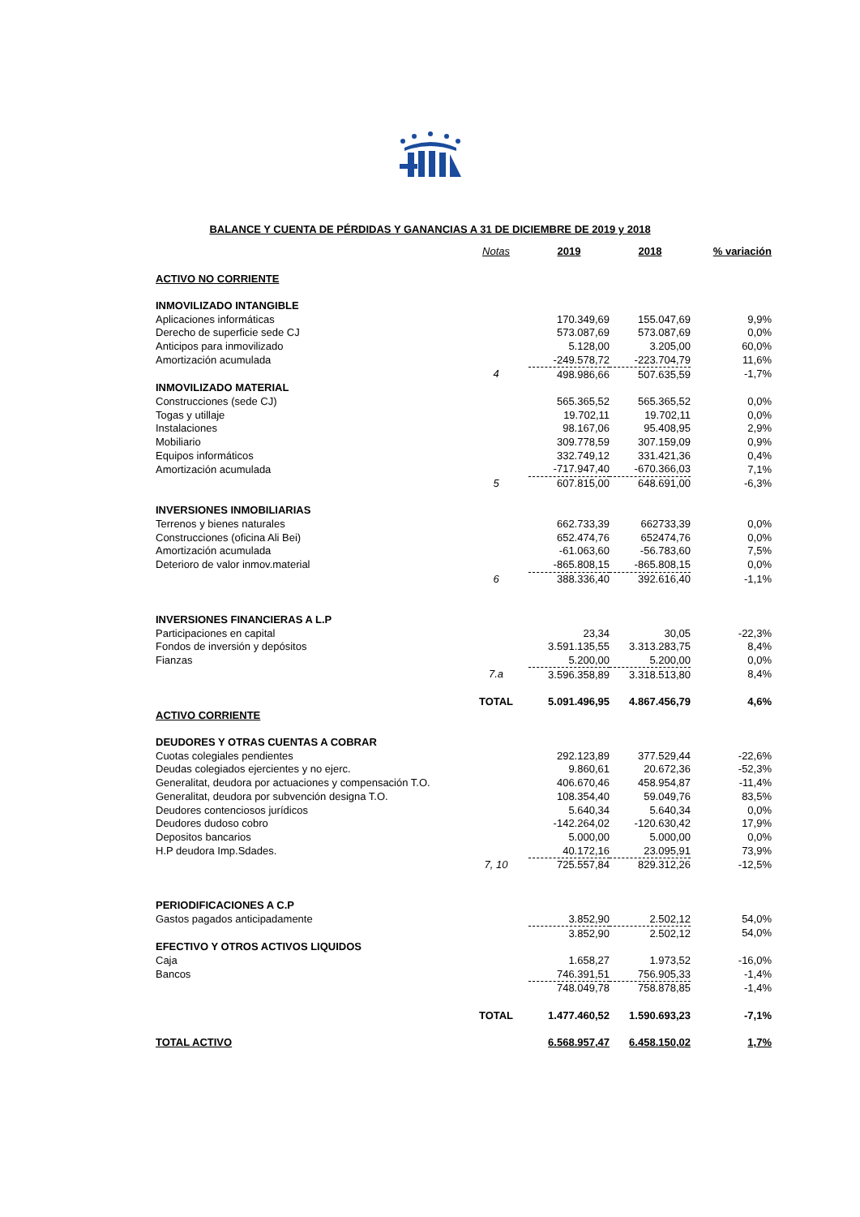BALANCE Y CUENTA DE PÉRDIDAS Y GANANCIAS A 31 DE DICIEMBRE DE 2019 y 2018
| | Notas | 2019 | 2018 | % variación |
| ACTIVO NO CORRIENTE | | | | |
| INMOVILIZADO INTANGIBLE | | | | |
| Aplicaciones informáticas | | 170.349,69 | 155.047,69 | 9,9% |
| Derecho de superficie sede CJ | | 573.087,69 | 573.087,69 | 0,0% |
| Anticipos para inmovilizado | | 5.128,00 | 3.205,00 | 60,0% |
| Amortización acumulada | | -249.578,72 | -223.704,79 | 11,6% |
| | 4 | 498.986,66 | 507.635,59 | -1,7% |
| INMOVILIZADO MATERIAL | | | | |
| Construcciones (sede CJ) | | 565.365,52 | 565.365,52 | 0,0% |
| Togas y utillaje | | 19.702,11 | 19.702,11 | 0,0% |
| Instalaciones | | 98.167,06 | 95.408,95 | 2,9% |
| Mobiliario | | 309.778,59 | 307.159,09 | 0,9% |
| Equipos informáticos | | 332.749,12 | 331.421,36 | 0,4% |
| Amortización acumulada | | -717.947,40 | -670.366,03 | 7,1% |
| | 5 | 607.815,00 | 648.691,00 | -6,3% |
| INVERSIONES INMOBILIARIAS | | | | |
| Terrenos y bienes naturales | | 662.733,39 | 662733,39 | 0,0% |
| Construcciones (oficina Ali Bei) | | 652.474,76 | 652474,76 | 0,0% |
| Amortización acumulada | | -61.063,60 | -56.783,60 | 7,5% |
| Deterioro de valor inmov.material | | -865.808,15 | -865.808,15 | 0,0% |
| | 6 | 388.336,40 | 392.616,40 | -1,1% |
| INVERSIONES FINANCIERAS A L.P | | | | |
| Participaciones en capital | | 23,34 | 30,05 | -22,3% |
| Fondos de inversión y depósitos | | 3.591.135,55 | 3.313.283,75 | 8,4% |
| Fianzas | | 5.200,00 | 5.200,00 | 0,0% |
| | 7.a | 3.596.358,89 | 3.318.513,80 | 8,4% |
| | TOTAL | 5.091.496,95 | 4.867.456,79 | 4,6% |
| ACTIVO CORRIENTE | | | | |
| DEUDORES Y OTRAS CUENTAS A COBRAR | | | | |
| Cuotas colegiales pendientes | | 292.123,89 | 377.529,44 | -22,6% |
| Deudas colegiados ejercientes y no ejerc. | | 9.860,61 | 20.672,36 | -52,3% |
| Generalitat, deudora por actuaciones y compensación T.O. | | 406.670,46 | 458.954,87 | -11,4% |
| Generalitat, deudora por subvención designa T.O. | | 108.354,40 | 59.049,76 | 83,5% |
| Deudores contenciosos jurídicos | | 5.640,34 | 5.640,34 | 0,0% |
| Deudores dudoso cobro | | -142.264,02 | -120.630,42 | 17,9% |
| Depositos bancarios | | 5.000,00 | 5.000,00 | 0,0% |
| H.P deudora Imp.Sdades. | | 40.172,16 | 23.095,91 | 73,9% |
| | 7, 10 | 725.557,84 | 829.312,26 | -12,5% |
| PERIODIFICACIONES A C.P | | | | |
| Gastos pagados anticipadamente | | 3.852,90 | 2.502,12 | 54,0% |
| | | 3.852,90 | 2.502,12 | 54,0% |
| EFECTIVO Y OTROS ACTIVOS LIQUIDOS | | | | |
| Caja | | 1.658,27 | 1.973,52 | -16,0% |
| Bancos | | 746.391,51 | 756.905,33 | -1,4% |
| | | 748.049,78 | 758.878,85 | -1,4% |
| | TOTAL | 1.477.460,52 | 1.590.693,23 | -7,1% |
| TOTAL ACTIVO | | 6.568.957,47 | 6.458.150,02 | 1,7% |